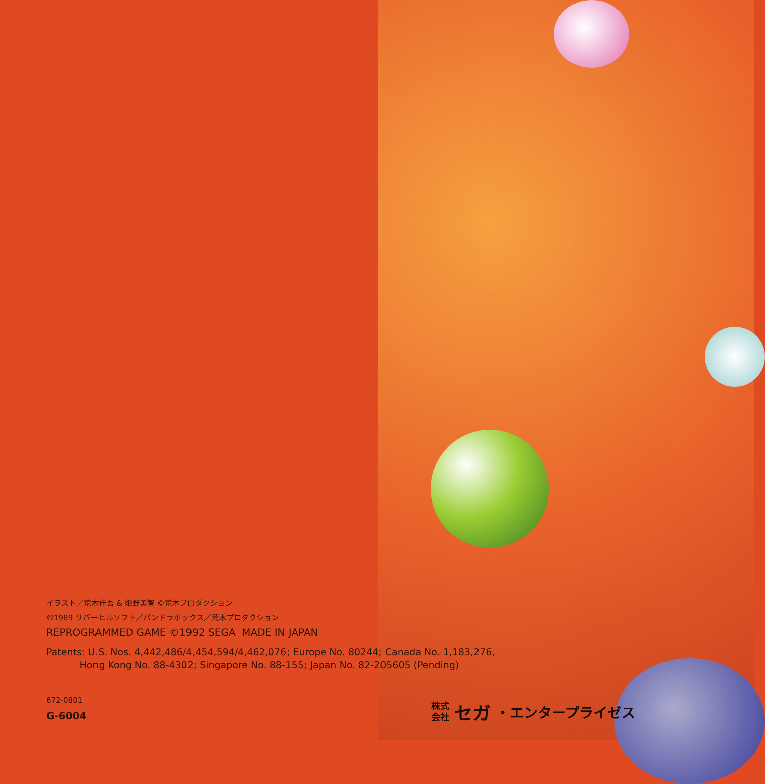イラスト／荒木伸吾 & 姫野美智 ©荒木プロダクション
©1989 リバーヒルソフト／パンドラボックス／荒木プロダクション
REPROGRAMMED GAME ©1992 SEGA MADE IN JAPAN
Patents: U.S. Nos. 4,442,486/4,454,594/4,462,076; Europe No. 80244; Canada No. 1,183,276,
Hong Kong No. 88-4302; Singapore No. 88-155; Japan No. 82-205605 (Pending)
672-0801
G-6004
株式
会社 セガ ・エンタープライゼス